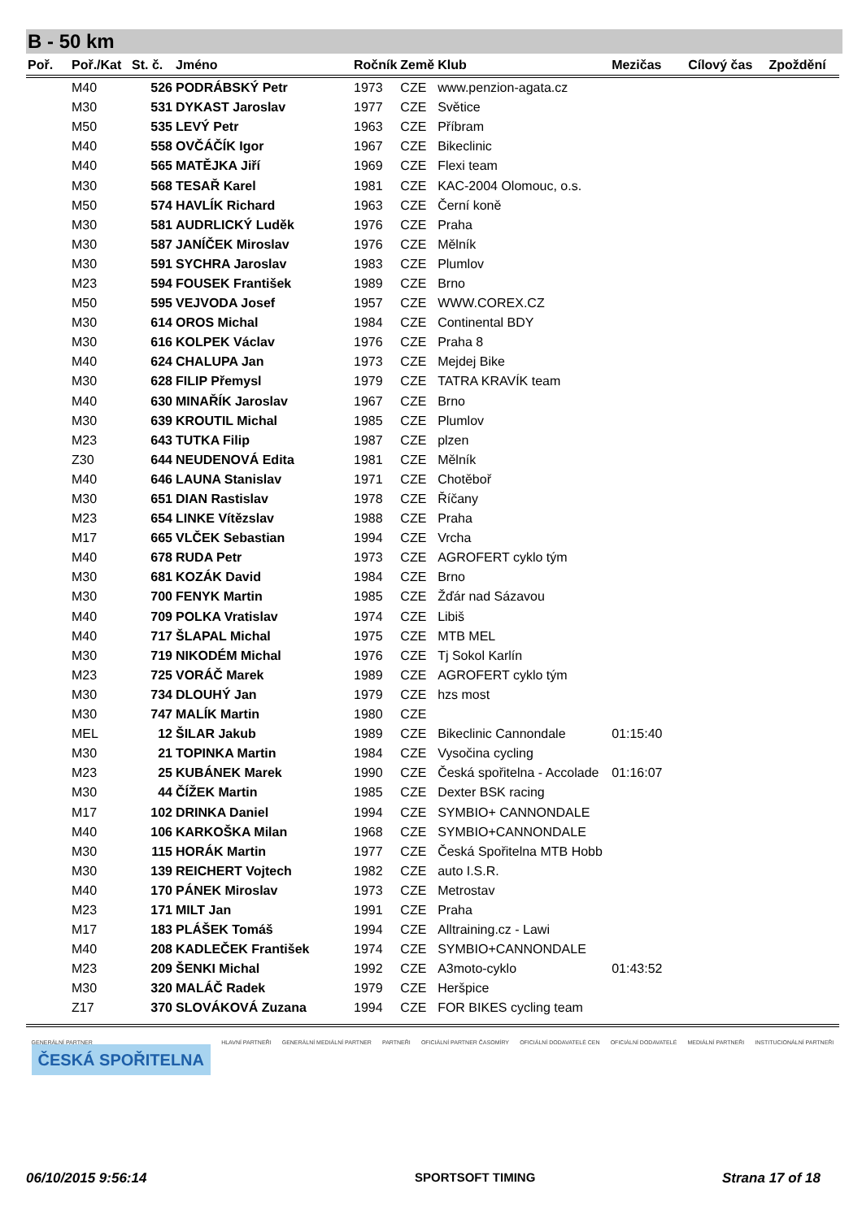B - 50 km
| Poř. | Poř./Kat | St. č. | Jméno | Ročník | Země | Klub | Mezičas | Cílový čas | Zpoždění |
| --- | --- | --- | --- | --- | --- | --- | --- | --- | --- |
| | M40 | 526 | PODRÁBSKÝ Petr | 1973 | CZE | www.penzion-agata.cz | | | |
| | M30 | 531 | DYKAST Jaroslav | 1977 | CZE | Světice | | | |
| | M50 | 535 | LEVÝ Petr | 1963 | CZE | Příbram | | | |
| | M40 | 558 | OVČÁČÍK Igor | 1967 | CZE | Bikeclinic | | | |
| | M40 | 565 | MATĚJKA Jiří | 1969 | CZE | Flexi team | | | |
| | M30 | 568 | TESAŘ Karel | 1981 | CZE | KAC-2004 Olomouc, o.s. | | | |
| | M50 | 574 | HAVLÍK Richard | 1963 | CZE | Černí koně | | | |
| | M30 | 581 | AUDRLICKÝ Luděk | 1976 | CZE | Praha | | | |
| | M30 | 587 | JANÍČEK Miroslav | 1976 | CZE | Mělník | | | |
| | M30 | 591 | SYCHRA Jaroslav | 1983 | CZE | Plumlov | | | |
| | M23 | 594 | FOUSEK František | 1989 | CZE | Brno | | | |
| | M50 | 595 | VEJVODA Josef | 1957 | CZE | WWW.COREX.CZ | | | |
| | M30 | 614 | OROS Michal | 1984 | CZE | Continental BDY | | | |
| | M30 | 616 | KOLPEK Václav | 1976 | CZE | Praha 8 | | | |
| | M40 | 624 | CHALUPA Jan | 1973 | CZE | Mejdej Bike | | | |
| | M30 | 628 | FILIP Přemysl | 1979 | CZE | TATRA KRAVÍK team | | | |
| | M40 | 630 | MINAŘÍK Jaroslav | 1967 | CZE | Brno | | | |
| | M30 | 639 | KROUTIL Michal | 1985 | CZE | Plumlov | | | |
| | M23 | 643 | TUTKA Filip | 1987 | CZE | plzen | | | |
| | Z30 | 644 | NEUDENOVÁ Edita | 1981 | CZE | Mělník | | | |
| | M40 | 646 | LAUNA Stanislav | 1971 | CZE | Chotěboř | | | |
| | M30 | 651 | DIAN Rastislav | 1978 | CZE | Říčany | | | |
| | M23 | 654 | LINKE Vítězslav | 1988 | CZE | Praha | | | |
| | M17 | 665 | VLČEK Sebastian | 1994 | CZE | Vrcha | | | |
| | M40 | 678 | RUDA Petr | 1973 | CZE | AGROFERT cyklo tým | | | |
| | M30 | 681 | KOZÁK David | 1984 | CZE | Brno | | | |
| | M30 | 700 | FENYK Martin | 1985 | CZE | Žďár nad Sázavou | | | |
| | M40 | 709 | POLKA Vratislav | 1974 | CZE | Libiš | | | |
| | M40 | 717 | ŠLAPAL Michal | 1975 | CZE | MTB MEL | | | |
| | M30 | 719 | NIKODÉM Michal | 1976 | CZE | Tj Sokol Karlín | | | |
| | M23 | 725 | VORÁČ Marek | 1989 | CZE | AGROFERT cyklo tým | | | |
| | M30 | 734 | DLOUHÝ Jan | 1979 | CZE | hzs most | | | |
| | M30 | 747 | MALÍK Martin | 1980 | CZE | | | | |
| | MEL | 12 | ŠILAR Jakub | 1989 | CZE | Bikeclinic Cannondale | 01:15:40 | | |
| | M30 | 21 | TOPINKA Martin | 1984 | CZE | Vysočina cycling | | | |
| | M23 | 25 | KUBÁNEK Marek | 1990 | CZE | Česká spořitelna - Accolade | 01:16:07 | | |
| | M30 | 44 | ČÍŽEK Martin | 1985 | CZE | Dexter BSK racing | | | |
| | M17 | 102 | DRINKA Daniel | 1994 | CZE | SYMBIO+ CANNONDALE | | | |
| | M40 | 106 | KARKOŠKA Milan | 1968 | CZE | SYMBIO+CANNONDALE | | | |
| | M30 | 115 | HORÁK Martin | 1977 | CZE | Česká Spořitelna MTB Hobb | | | |
| | M30 | 139 | REICHERT Vojtech | 1982 | CZE | auto I.S.R. | | | |
| | M40 | 170 | PÁNEK Miroslav | 1973 | CZE | Metrostav | | | |
| | M23 | 171 | MILT Jan | 1991 | CZE | Praha | | | |
| | M17 | 183 | PLÁŠEK Tomáš | 1994 | CZE | Alltraining.cz - Lawi | | | |
| | M40 | 208 | KADLEČEK František | 1974 | CZE | SYMBIO+CANNONDALE | | | |
| | M23 | 209 | ŠENKI Michal | 1992 | CZE | A3moto-cyklo | 01:43:52 | | |
| | M30 | 320 | MALÁČ Radek | 1979 | CZE | Heršpice | | | |
| | Z17 | 370 | SLOVÁKOVÁ Zuzana | 1994 | CZE | FOR BIKES cycling team | | | |
GENERÁLNÍ PARTNER
ČESKÁ SPOŘITELNA
HLAVNÍ PARTNEŘI GENERÁLNÍ MEDIÁLNÍ PARTNER PARTNEŘI OFICIÁLNÍ PARTNER ČASOMÍRY OFICIÁLNÍ DODAVATELÉ CEN OFICIÁLNÍ DODAVATELÉ MEDIÁLNÍ PARTNEŘI INSTITUCIONÁLNÍ PARTNEŘI
06/10/2015 9:56:14 SPORTSOFT TIMING Strana 17 of 18